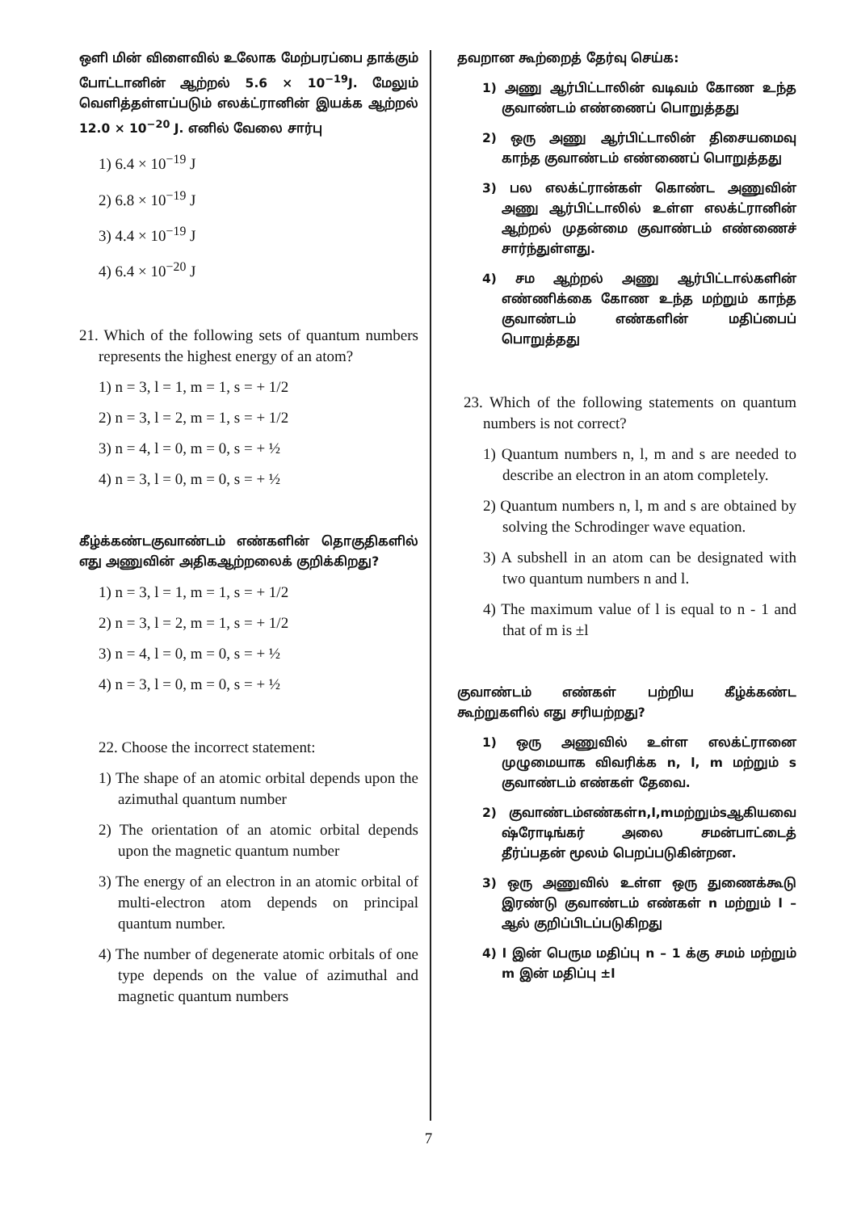ஒளி மின் விளைவில் உலோக மேற்பரப்பை தாக்கும் போட்டானின் ஆற்றல் 5.6 × 10<sup>−19</sup>J. மேலும் வெளித்தள்ளப்படும் எலக்ட்ரானின் இயக்க ஆற்றல் 12.0 × 10<sup>−20</sup> J. எனில் வேலை சார்பு
1) 6.4 × 10<sup>−19</sup> J
2) 6.8 × 10<sup>−19</sup> J
3) 4.4 × 10<sup>−19</sup> J
4) 6.4 × 10<sup>−20</sup> J
21. Which of the following sets of quantum numbers represents the highest energy of an atom?
1) n = 3, l = 1, m = 1, s = + 1/2
2) n = 3, l = 2, m = 1, s = + 1/2
3) n = 4, l = 0, m = 0, s = + ½
4) n = 3, l = 0, m = 0, s = + ½
கீழ்க்கண்டகுவாண்டம் எண்களின் தொகுதிகளில் எது அணுவின் அதிகஆற்றலைக் குறிக்கிறது?
1) n = 3, l = 1, m = 1, s = + 1/2
2) n = 3, l = 2, m = 1, s = + 1/2
3) n = 4, l = 0, m = 0, s = + ½
4) n = 3, l = 0, m = 0, s = + ½
22. Choose the incorrect statement:
1) The shape of an atomic orbital depends upon the azimuthal quantum number
2) The orientation of an atomic orbital depends upon the magnetic quantum number
3) The energy of an electron in an atomic orbital of multi-electron atom depends on principal quantum number.
4) The number of degenerate atomic orbitals of one type depends on the value of azimuthal and magnetic quantum numbers
தவறான கூற்றைத் தேர்வு செய்க:
1) அணு ஆர்பிட்டாலின் வடிவம் கோண உந்த குவாண்டம் எண்ணைப் பொறுத்தது
2) ஒரு அணு ஆர்பிட்டாலின் திசையமைவு காந்த குவாண்டம் எண்ணைப் பொறுத்தது
3) பல எலக்ட்ரான்கள் கொண்ட அணுவின் அணு ஆர்பிட்டாலில் உள்ள எலக்ட்ரானின் ஆற்றல் முதன்மை குவாண்டம் எண்ணைச் சார்ந்துள்ளது.
4) சம ஆற்றல் அணு ஆர்பிட்டால்களின் எண்ணிக்கை கோண உந்த மற்றும் காந்த குவாண்டம் எண்களின் மதிப்பைப் பொறுத்தது
23. Which of the following statements on quantum numbers is not correct?
1) Quantum numbers n, l, m and s are needed to describe an electron in an atom completely.
2) Quantum numbers n, l, m and s are obtained by solving the Schrodinger wave equation.
3) A subshell in an atom can be designated with two quantum numbers n and l.
4) The maximum value of l is equal to n - 1 and that of m is ±l
குவாண்டம் எண்கள் பற்றிய கீழ்க்கண்ட கூற்றுகளில் எது சரியற்றது?
1) ஒரு அணுவில் உள்ள எலக்ட்ரானை முழுமையாக விவரிக்க n, l, m மற்றும் s குவாண்டம் எண்கள் தேவை.
2) குவாண்டம்எண்கள்n,l,mமற்றும்sஆகியவை ஷ்ரோடிங்கர் அலை சமன்பாட்டைத் தீர்ப்பதன் மூலம் பெறப்படுகின்றன.
3) ஒரு அணுவில் உள்ள ஒரு துணைக்கூடு இரண்டு குவாண்டம் எண்கள் n மற்றும் l –ஆல் குறிப்பிடப்படுகிறது
4) l இன் பெரும மதிப்பு n – 1 க்கு சமம் மற்றும் m இன் மதிப்பு ±l
7